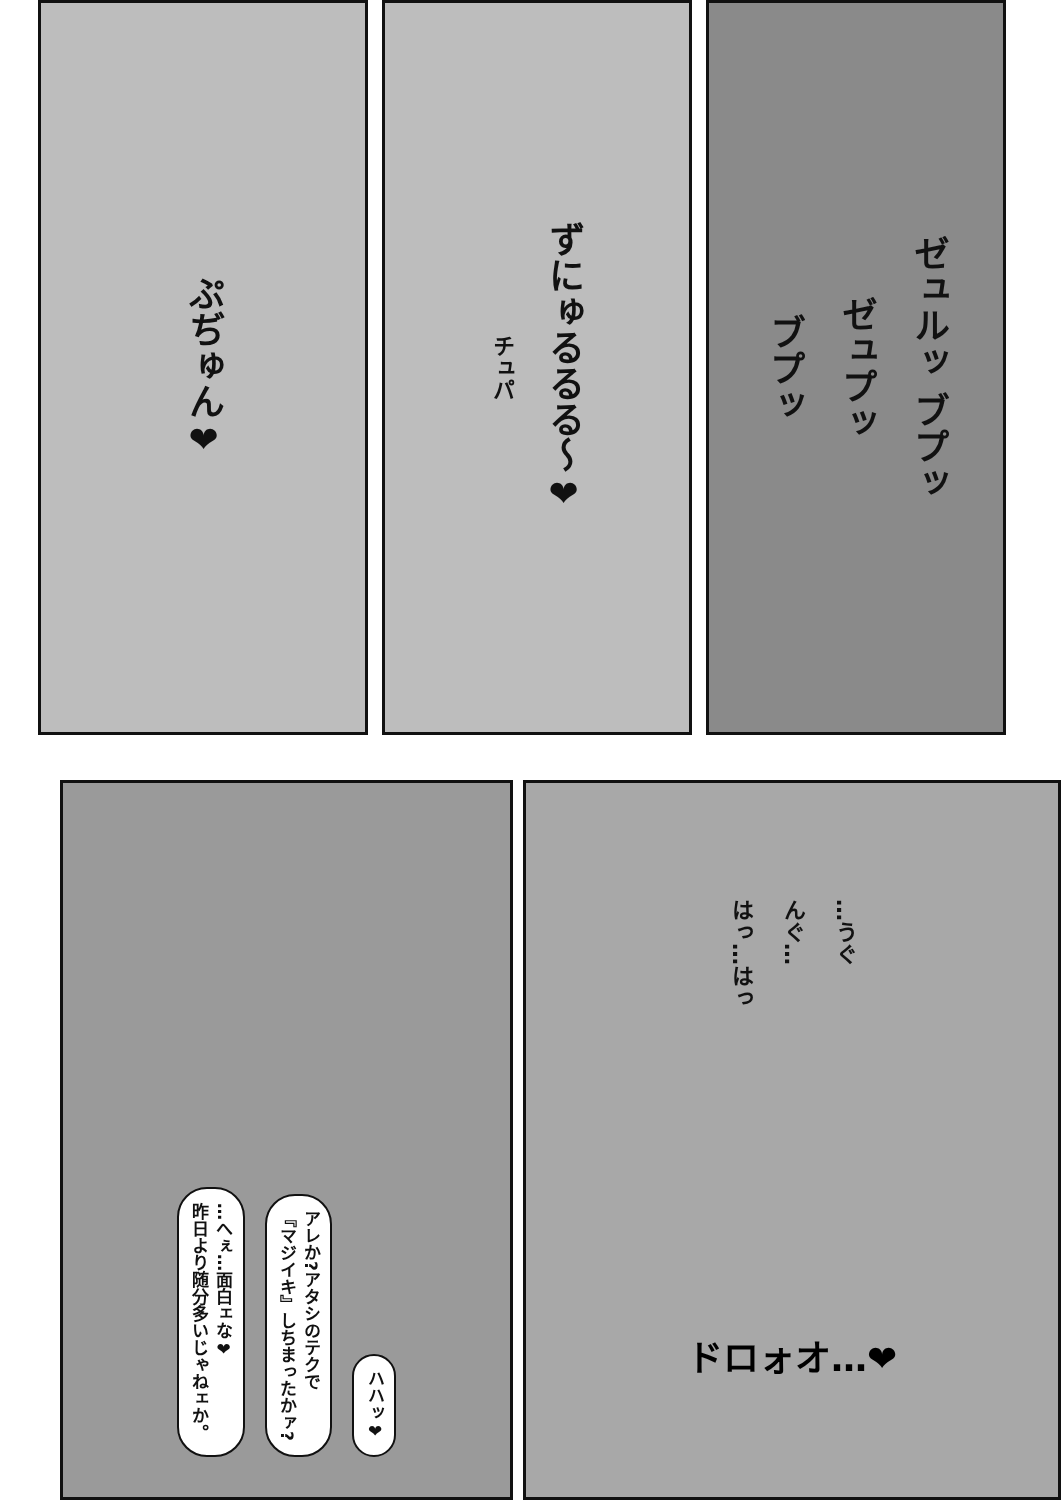ぷぢゅん❤
チュパ
ずにゅるるる〜❤
ブプッ
ゼュプッ
ゼュルッ ブプッ
…へぇ…面白ェな❤
昨日より随分多いじゃねェか。
アレか?アタシのテクで
『マジイキ』しちまったかァ?
ハハッ❤
はっ…はっ
んぐ…
…うぐ
ドロォオ…❤